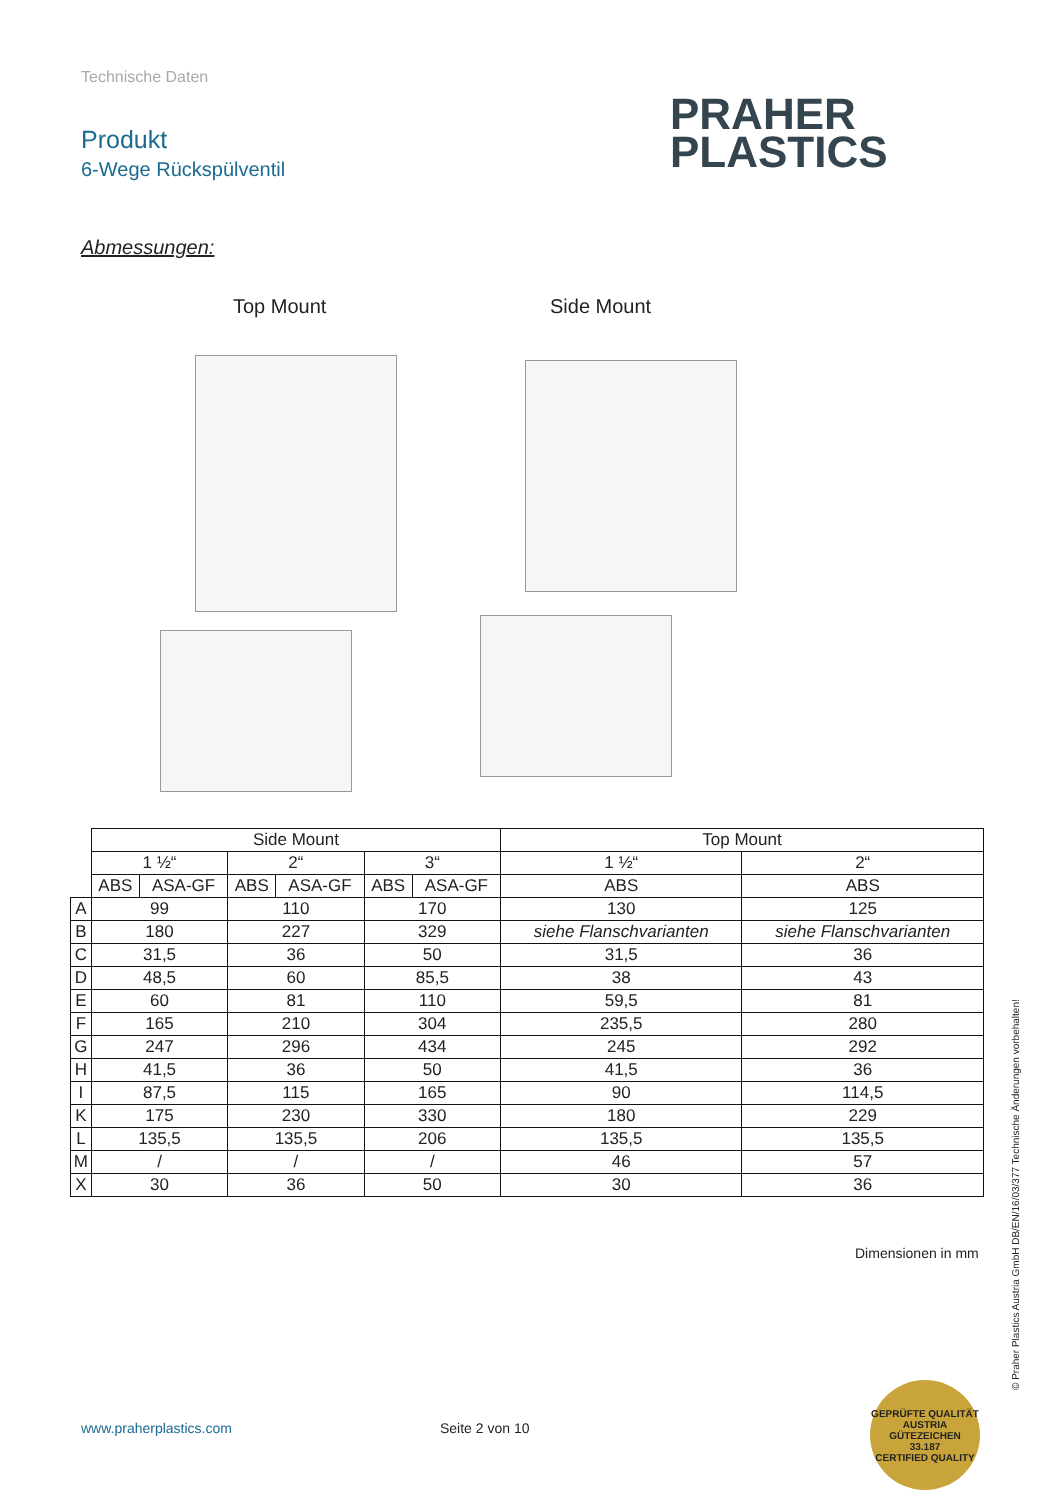Technische Daten
Produkt
6-Wege Rückspülventil
PRAHER
PLASTICS
Abmessungen:
Top Mount Side Mount
| | Side Mount | | | | | | Top Mount | |
| | 1 ½“ | | 2“ | | 3“ | | 1 ½“ | 2“ |
| | ABS | ASA-GF | ABS | ASA-GF | ABS | ASA-GF | ABS | ABS |
| A | 99 | | 110 | | 170 | | 130 | 125 |
| B | 180 | | 227 | | 329 | | siehe Flanschvarianten | siehe Flanschvarianten |
| C | 31,5 | | 36 | | 50 | | 31,5 | 36 |
| D | 48,5 | | 60 | | 85,5 | | 38 | 43 |
| E | 60 | | 81 | | 110 | | 59,5 | 81 |
| F | 165 | | 210 | | 304 | | 235,5 | 280 |
| G | 247 | | 296 | | 434 | | 245 | 292 |
| H | 41,5 | | 36 | | 50 | | 41,5 | 36 |
| I | 87,5 | | 115 | | 165 | | 90 | 114,5 |
| K | 175 | | 230 | | 330 | | 180 | 229 |
| L | 135,5 | | 135,5 | | 206 | | 135,5 | 135,5 |
| M | / | | / | | / | | 46 | 57 |
| X | 30 | | 36 | | 50 | | 30 | 36 |
Dimensionen in mm
© Praher Plastics Austria GmbH DB/EN/16/03/377 Technische Änderungen vorbehalten!
www.praherplastics.com Seite 2 von 10
GEPRÜFTE QUALITÄT
AUSTRIA
GÜTEZEICHEN
33.187
CERTIFIED QUALITY